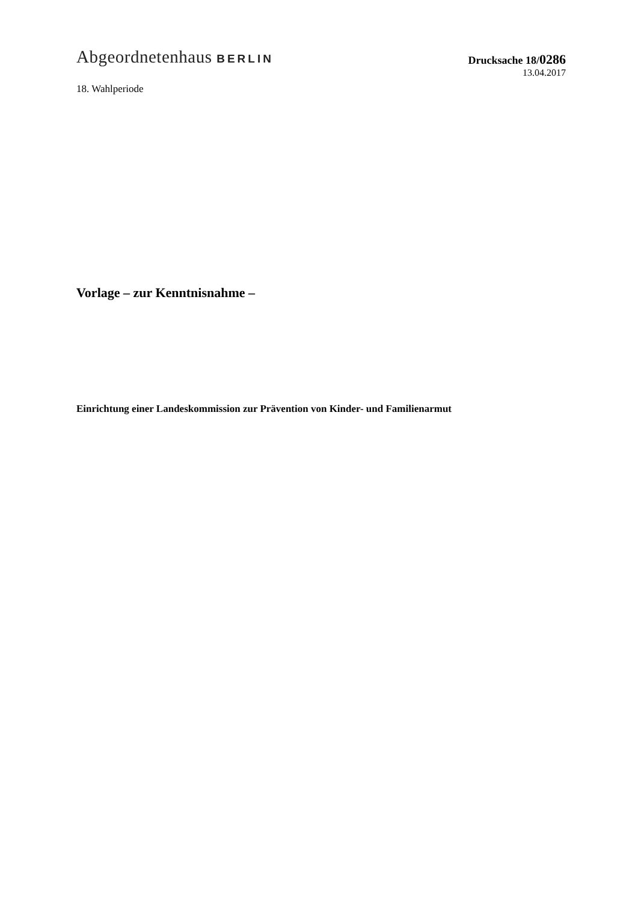Abgeordnetenhaus BERLIN
Drucksache 18/0286
13.04.2017
18. Wahlperiode
Vorlage – zur Kenntnisnahme –
Einrichtung einer Landeskommission zur Prävention von Kinder- und Familienarmut